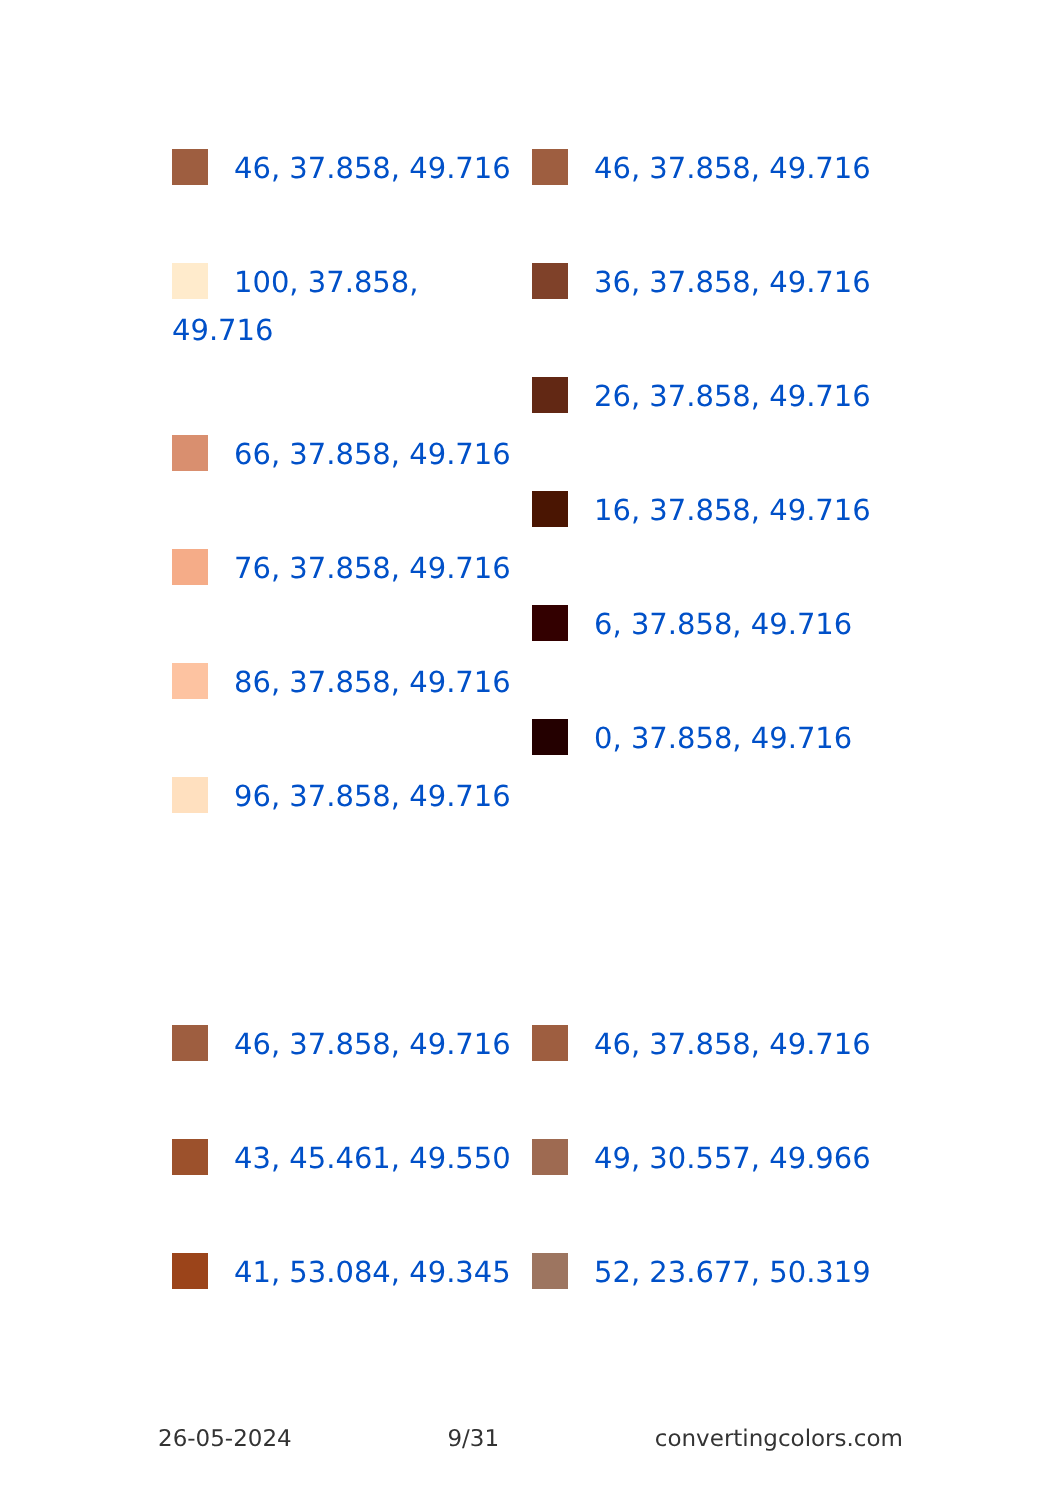46, 37.858, 49.716
100, 37.858,
49.716
66, 37.858, 49.716
76, 37.858, 49.716
86, 37.858, 49.716
96, 37.858, 49.716
46, 37.858, 49.716
36, 37.858, 49.716
26, 37.858, 49.716
16, 37.858, 49.716
6, 37.858, 49.716
0, 37.858, 49.716
46, 37.858, 49.716
43, 45.461, 49.550
41, 53.084, 49.345
46, 37.858, 49.716
49, 30.557, 49.966
52, 23.677, 50.319
26-05-2024 9/31 convertingcolors.com